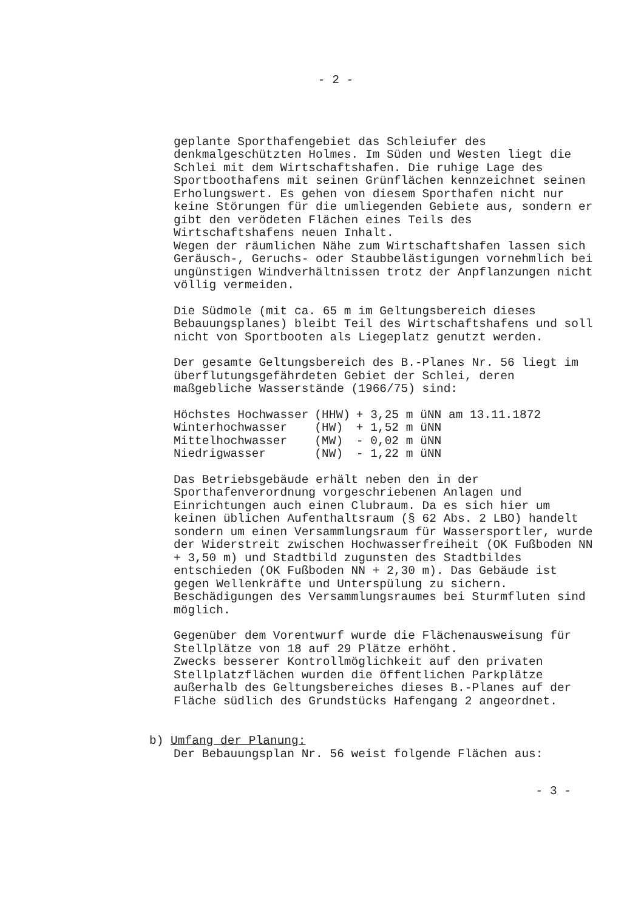- 2 -
geplante Sporthafengebiet das Schleiufer des denkmalgeschützten Holmes. Im Süden und Westen liegt die Schlei mit dem Wirtschaftshafen. Die ruhige Lage des Sportboothafens mit seinen Grünflächen kennzeichnet seinen Erholungswert. Es gehen von diesem Sporthafen nicht nur keine Störungen für die umliegenden Gebiete aus, sondern er gibt den verödeten Flächen eines Teils des Wirtschaftshafens neuen Inhalt.
Wegen der räumlichen Nähe zum Wirtschaftshafen lassen sich Geräusch-, Geruchs- oder Staubbelästigungen vornehmlich bei ungünstigen Windverhältnissen trotz der Anpflanzungen nicht völlig vermeiden.
Die Südmole (mit ca. 65 m im Geltungsbereich dieses Bebauungsplanes) bleibt Teil des Wirtschaftshafens und soll nicht von Sportbooten als Liegeplatz genutzt werden.
Der gesamte Geltungsbereich des B.-Planes Nr. 56 liegt im überflutungsgefährdeten Gebiet der Schlei, deren maßgebliche Wasserstände (1966/75) sind:
| Höchstes Hochwasser | (HHW) | + 3,25 m üNN am 13.11.1872 |
| Winterhochwasser | (HW) | + 1,52 m üNN |
| Mittelhochwasser | (MW) | - 0,02 m üNN |
| Niedrigwasser | (NW) | - 1,22 m üNN |
Das Betriebsgebäude erhält neben den in der Sporthafenverordnung vorgeschriebenen Anlagen und Einrichtungen auch einen Clubraum. Da es sich hier um keinen üblichen Aufenthaltsraum (§ 62 Abs. 2 LBO) handelt sondern um einen Versammlungsraum für Wassersportler, wurde der Widerstreit zwischen Hochwasserfreiheit (OK Fußboden NN + 3,50 m) und Stadtbild zugunsten des Stadtbildes entschieden (OK Fußboden NN + 2,30 m). Das Gebäude ist gegen Wellenkräfte und Unterspülung zu sichern. Beschädigungen des Versammlungsraumes bei Sturmfluten sind möglich.
Gegenüber dem Vorentwurf wurde die Flächenausweisung für Stellplätze von 18 auf 29 Plätze erhöht.
Zwecks besserer Kontrollmöglichkeit auf den privaten Stellplatzflächen wurden die öffentlichen Parkplätze außerhalb des Geltungsbereiches dieses B.-Planes auf der Fläche südlich des Grundstücks Hafengang 2 angeordnet.
b) Umfang der Planung:
Der Bebauungsplan Nr. 56 weist folgende Flächen aus:
- 3 -